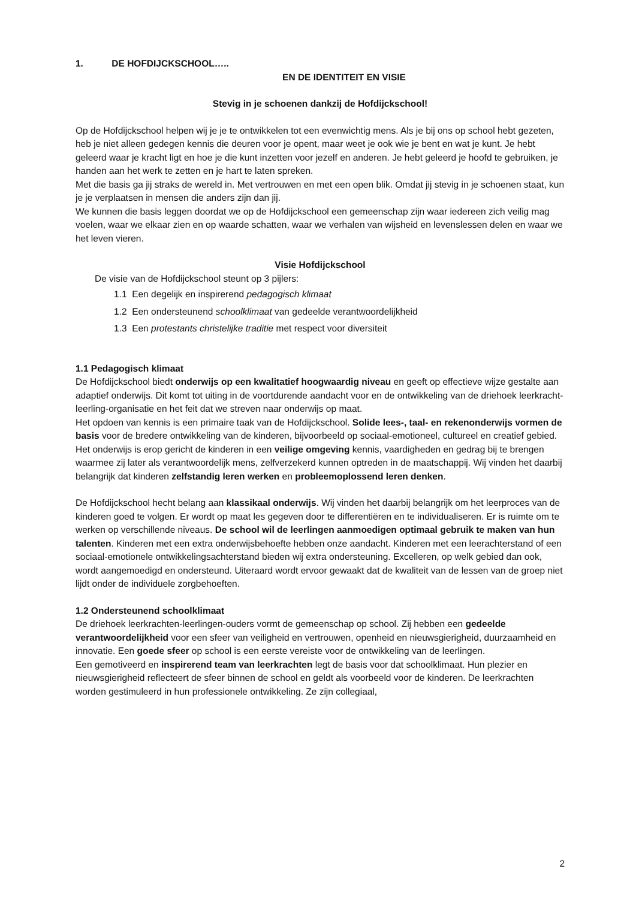1. DE HOFDIJCKSCHOOL…..
EN DE IDENTITEIT EN VISIE
Stevig in je schoenen dankzij de Hofdijckschool!
Op de Hofdijckschool helpen wij je je te ontwikkelen tot een evenwichtig mens. Als je bij ons op school hebt gezeten, heb je niet alleen gedegen kennis die deuren voor je opent, maar weet je ook wie je bent en wat je kunt. Je hebt geleerd waar je kracht ligt en hoe je die kunt inzetten voor jezelf en anderen. Je hebt geleerd je hoofd te gebruiken, je handen aan het werk te zetten en je hart te laten spreken.
Met die basis ga jij straks de wereld in. Met vertrouwen en met een open blik. Omdat jij stevig in je schoenen staat, kun je je verplaatsen in mensen die anders zijn dan jij.
We kunnen die basis leggen doordat we op de Hofdijckschool een gemeenschap zijn waar iedereen zich veilig mag voelen, waar we elkaar zien en op waarde schatten, waar we verhalen van wijsheid en levenslessen delen en waar we het leven vieren.
Visie Hofdijckschool
De visie van de Hofdijckschool steunt op 3 pijlers:
1.1 Een degelijk en inspirerend pedagogisch klimaat
1.2 Een ondersteunend schoolklimaat van gedeelde verantwoordelijkheid
1.3 Een protestants christelijke traditie met respect voor diversiteit
1.1 Pedagogisch klimaat
De Hofdijckschool biedt onderwijs op een kwalitatief hoogwaardig niveau en geeft op effectieve wijze gestalte aan adaptief onderwijs. Dit komt tot uiting in de voortdurende aandacht voor en de ontwikkeling van de driehoek leerkracht-leerling-organisatie en het feit dat we streven naar onderwijs op maat.
Het opdoen van kennis is een primaire taak van de Hofdijckschool. Solide lees-, taal- en rekenonderwijs vormen de basis voor de bredere ontwikkeling van de kinderen, bijvoorbeeld op sociaal-emotioneel, cultureel en creatief gebied.
Het onderwijs is erop gericht de kinderen in een veilige omgeving kennis, vaardigheden en gedrag bij te brengen waarmee zij later als verantwoordelijk mens, zelfverzekerd kunnen optreden in de maatschappij. Wij vinden het daarbij belangrijk dat kinderen zelfstandig leren werken en probleemoplossend leren denken.
De Hofdijckschool hecht belang aan klassikaal onderwijs. Wij vinden het daarbij belangrijk om het leerproces van de kinderen goed te volgen. Er wordt op maat les gegeven door te differentiëren en te individualiseren. Er is ruimte om te werken op verschillende niveaus. De school wil de leerlingen aanmoedigen optimaal gebruik te maken van hun talenten. Kinderen met een extra onderwijsbehoefte hebben onze aandacht. Kinderen met een leerachterstand of een sociaal-emotionele ontwikkelingsachterstand bieden wij extra ondersteuning. Excelleren, op welk gebied dan ook, wordt aangemoedigd en ondersteund. Uiteraard wordt ervoor gewaakt dat de kwaliteit van de lessen van de groep niet lijdt onder de individuele zorgbehoeften.
1.2 Ondersteunend schoolklimaat
De driehoek leerkrachten-leerlingen-ouders vormt de gemeenschap op school. Zij hebben een gedeelde verantwoordelijkheid voor een sfeer van veiligheid en vertrouwen, openheid en nieuwsgierigheid, duurzaamheid en innovatie. Een goede sfeer op school is een eerste vereiste voor de ontwikkeling van de leerlingen.
Een gemotiveerd en inspirerend team van leerkrachten legt de basis voor dat schoolklimaat. Hun plezier en nieuwsgierigheid reflecteert de sfeer binnen de school en geldt als voorbeeld voor de kinderen. De leerkrachten worden gestimuleerd in hun professionele ontwikkeling. Ze zijn collegiaal,
2